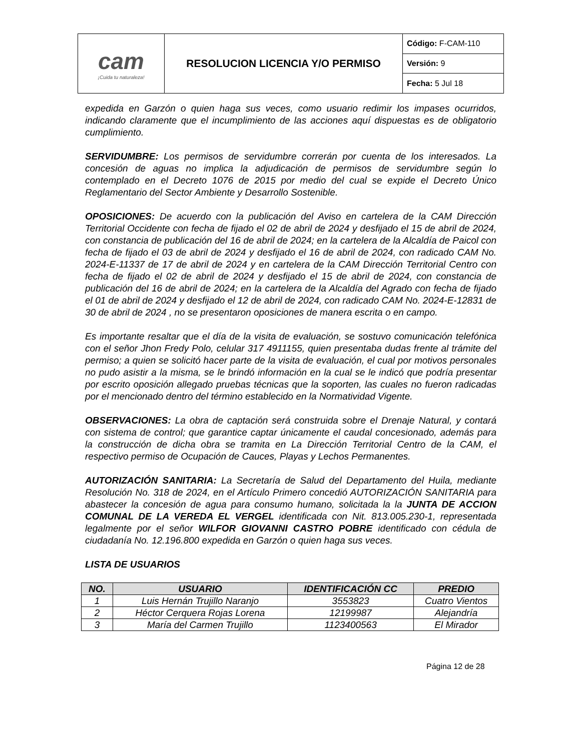| cam ¡Cuida tu naturaleza! | RESOLUCION LICENCIA Y/O PERMISO | Código: F-CAM-110 |
| | | Versión: 9 |
| | | Fecha: 5 Jul 18 |
expedida en Garzón o quien haga sus veces, como usuario redimir los impases ocurridos, indicando claramente que el incumplimiento de las acciones aquí dispuestas es de obligatorio cumplimiento.
SERVIDUMBRE: Los permisos de servidumbre correrán por cuenta de los interesados. La concesión de aguas no implica la adjudicación de permisos de servidumbre según lo contemplado en el Decreto 1076 de 2015 por medio del cual se expide el Decreto Único Reglamentario del Sector Ambiente y Desarrollo Sostenible.
OPOSICIONES: De acuerdo con la publicación del Aviso en cartelera de la CAM Dirección Territorial Occidente con fecha de fijado el 02 de abril de 2024 y desfijado el 15 de abril de 2024, con constancia de publicación del 16 de abril de 2024; en la cartelera de la Alcaldía de Paicol con fecha de fijado el 03 de abril de 2024 y desfijado el 16 de abril de 2024, con radicado CAM No. 2024-E-11337 de 17 de abril de 2024 y en cartelera de la CAM Dirección Territorial Centro con fecha de fijado el 02 de abril de 2024 y desfijado el 15 de abril de 2024, con constancia de publicación del 16 de abril de 2024; en la cartelera de la Alcaldía del Agrado con fecha de fijado el 01 de abril de 2024 y desfijado el 12 de abril de 2024, con radicado CAM No. 2024-E-12831 de 30 de abril de 2024 , no se presentaron oposiciones de manera escrita o en campo.
Es importante resaltar que el día de la visita de evaluación, se sostuvo comunicación telefónica con el señor Jhon Fredy Polo, celular 317 4911155, quien presentaba dudas frente al trámite del permiso; a quien se solicitó hacer parte de la visita de evaluación, el cual por motivos personales no pudo asistir a la misma, se le brindó información en la cual se le indicó que podría presentar por escrito oposición allegado pruebas técnicas que la soporten, las cuales no fueron radicadas por el mencionado dentro del término establecido en la Normatividad Vigente.
OBSERVACIONES: La obra de captación será construida sobre el Drenaje Natural, y contará con sistema de control; que garantice captar únicamente el caudal concesionado, además para la construcción de dicha obra se tramita en La Dirección Territorial Centro de la CAM, el respectivo permiso de Ocupación de Cauces, Playas y Lechos Permanentes.
AUTORIZACIÓN SANITARIA: La Secretaría de Salud del Departamento del Huila, mediante Resolución No. 318 de 2024, en el Artículo Primero concedió AUTORIZACIÓN SANITARIA para abastecer la concesión de agua para consumo humano, solicitada la la JUNTA DE ACCION COMUNAL DE LA VEREDA EL VERGEL identificada con Nit. 813.005.230-1, representada legalmente por el señor WILFOR GIOVANNI CASTRO POBRE identificado con cédula de ciudadanía No. 12.196.800 expedida en Garzón o quien haga sus veces.
LISTA DE USUARIOS
| NO. | USUARIO | IDENTIFICACIÓN CC | PREDIO |
| --- | --- | --- | --- |
| 1 | Luis Hernán Trujillo Naranjo | 3553823 | Cuatro Vientos |
| 2 | Héctor Cerquera Rojas Lorena | 12199987 | Alejandría |
| 3 | María del Carmen Trujillo | 1123400563 | El Mirador |
Página 12 de 28